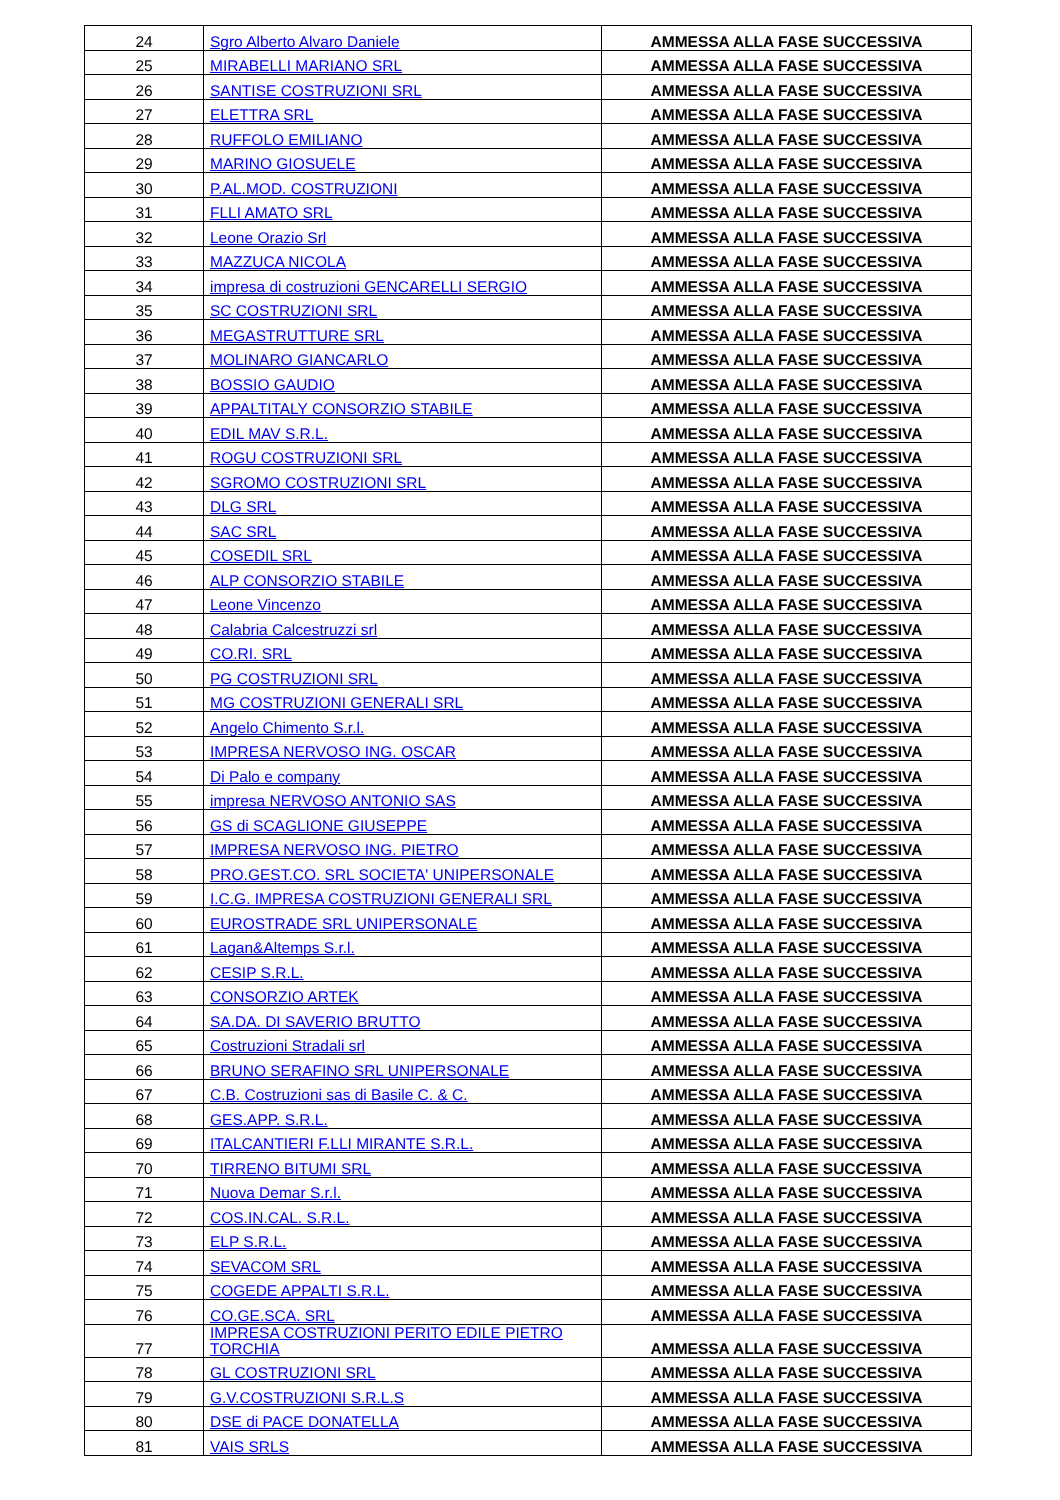| 24 | Sgro Alberto Alvaro Daniele | AMMESSA ALLA FASE SUCCESSIVA |
| 25 | MIRABELLI MARIANO SRL | AMMESSA ALLA FASE SUCCESSIVA |
| 26 | SANTISE COSTRUZIONI SRL | AMMESSA ALLA FASE SUCCESSIVA |
| 27 | ELETTRA SRL | AMMESSA ALLA FASE SUCCESSIVA |
| 28 | RUFFOLO EMILIANO | AMMESSA ALLA FASE SUCCESSIVA |
| 29 | MARINO GIOSUELE | AMMESSA ALLA FASE SUCCESSIVA |
| 30 | P.AL.MOD. COSTRUZIONI | AMMESSA ALLA FASE SUCCESSIVA |
| 31 | FLLI AMATO SRL | AMMESSA ALLA FASE SUCCESSIVA |
| 32 | Leone Orazio Srl | AMMESSA ALLA FASE SUCCESSIVA |
| 33 | MAZZUCA NICOLA | AMMESSA ALLA FASE SUCCESSIVA |
| 34 | impresa di costruzioni GENCARELLI SERGIO | AMMESSA ALLA FASE SUCCESSIVA |
| 35 | SC COSTRUZIONI SRL | AMMESSA ALLA FASE SUCCESSIVA |
| 36 | MEGASTRUTTURE SRL | AMMESSA ALLA FASE SUCCESSIVA |
| 37 | MOLINARO GIANCARLO | AMMESSA ALLA FASE SUCCESSIVA |
| 38 | BOSSIO GAUDIO | AMMESSA ALLA FASE SUCCESSIVA |
| 39 | APPALTITALY CONSORZIO STABILE | AMMESSA ALLA FASE SUCCESSIVA |
| 40 | EDIL MAV S.R.L. | AMMESSA ALLA FASE SUCCESSIVA |
| 41 | ROGU COSTRUZIONI SRL | AMMESSA ALLA FASE SUCCESSIVA |
| 42 | SGROMO COSTRUZIONI SRL | AMMESSA ALLA FASE SUCCESSIVA |
| 43 | DLG SRL | AMMESSA ALLA FASE SUCCESSIVA |
| 44 | SAC SRL | AMMESSA ALLA FASE SUCCESSIVA |
| 45 | COSEDIL SRL | AMMESSA ALLA FASE SUCCESSIVA |
| 46 | ALP CONSORZIO STABILE | AMMESSA ALLA FASE SUCCESSIVA |
| 47 | Leone Vincenzo | AMMESSA ALLA FASE SUCCESSIVA |
| 48 | Calabria Calcestruzzi srl | AMMESSA ALLA FASE SUCCESSIVA |
| 49 | CO.RI. SRL | AMMESSA ALLA FASE SUCCESSIVA |
| 50 | PG COSTRUZIONI SRL | AMMESSA ALLA FASE SUCCESSIVA |
| 51 | MG COSTRUZIONI GENERALI SRL | AMMESSA ALLA FASE SUCCESSIVA |
| 52 | Angelo Chimento S.r.l. | AMMESSA ALLA FASE SUCCESSIVA |
| 53 | IMPRESA NERVOSO ING. OSCAR | AMMESSA ALLA FASE SUCCESSIVA |
| 54 | Di Palo e company | AMMESSA ALLA FASE SUCCESSIVA |
| 55 | impresa NERVOSO ANTONIO SAS | AMMESSA ALLA FASE SUCCESSIVA |
| 56 | GS di SCAGLIONE GIUSEPPE | AMMESSA ALLA FASE SUCCESSIVA |
| 57 | IMPRESA NERVOSO ING. PIETRO | AMMESSA ALLA FASE SUCCESSIVA |
| 58 | PRO.GEST.CO. SRL SOCIETA' UNIPERSONALE | AMMESSA ALLA FASE SUCCESSIVA |
| 59 | I.C.G. IMPRESA COSTRUZIONI GENERALI SRL | AMMESSA ALLA FASE SUCCESSIVA |
| 60 | EUROSTRADE SRL UNIPERSONALE | AMMESSA ALLA FASE SUCCESSIVA |
| 61 | Lagan&Altemps S.r.l. | AMMESSA ALLA FASE SUCCESSIVA |
| 62 | CESIP S.R.L. | AMMESSA ALLA FASE SUCCESSIVA |
| 63 | CONSORZIO ARTEK | AMMESSA ALLA FASE SUCCESSIVA |
| 64 | SA.DA. DI SAVERIO BRUTTO | AMMESSA ALLA FASE SUCCESSIVA |
| 65 | Costruzioni Stradali srl | AMMESSA ALLA FASE SUCCESSIVA |
| 66 | BRUNO SERAFINO SRL UNIPERSONALE | AMMESSA ALLA FASE SUCCESSIVA |
| 67 | C.B. Costruzioni sas di Basile C. & C. | AMMESSA ALLA FASE SUCCESSIVA |
| 68 | GES.APP. S.R.L. | AMMESSA ALLA FASE SUCCESSIVA |
| 69 | ITALCANTIERI F.LLI MIRANTE S.R.L. | AMMESSA ALLA FASE SUCCESSIVA |
| 70 | TIRRENO BITUMI SRL | AMMESSA ALLA FASE SUCCESSIVA |
| 71 | Nuova Demar S.r.l. | AMMESSA ALLA FASE SUCCESSIVA |
| 72 | COS.IN.CAL. S.R.L. | AMMESSA ALLA FASE SUCCESSIVA |
| 73 | ELP S.R.L. | AMMESSA ALLA FASE SUCCESSIVA |
| 74 | SEVACOM SRL | AMMESSA ALLA FASE SUCCESSIVA |
| 75 | COGEDE APPALTI S.R.L. | AMMESSA ALLA FASE SUCCESSIVA |
| 76 | CO.GE.SCA. SRL | AMMESSA ALLA FASE SUCCESSIVA |
| 77 | IMPRESA COSTRUZIONI PERITO EDILE PIETRO TORCHIA | AMMESSA ALLA FASE SUCCESSIVA |
| 78 | GL COSTRUZIONI SRL | AMMESSA ALLA FASE SUCCESSIVA |
| 79 | G.V.COSTRUZIONI S.R.L.S | AMMESSA ALLA FASE SUCCESSIVA |
| 80 | DSE di PACE DONATELLA | AMMESSA ALLA FASE SUCCESSIVA |
| 81 | VAIS SRLS | AMMESSA ALLA FASE SUCCESSIVA |